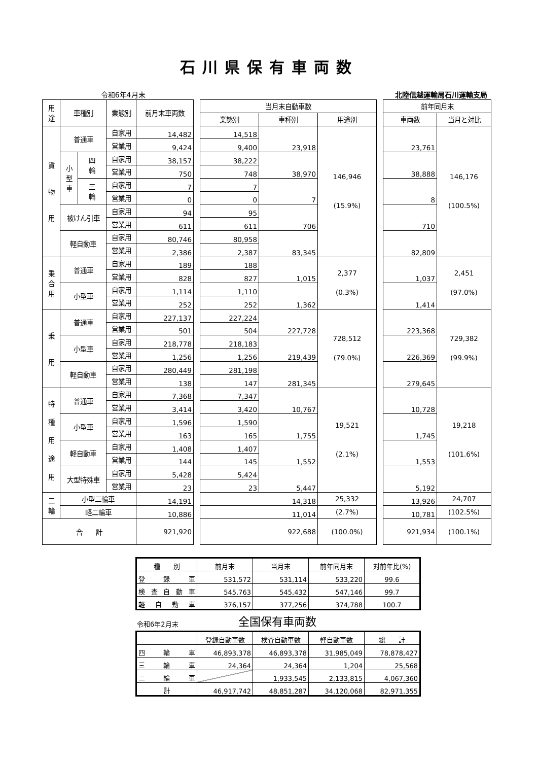石川県保有車両数
令和6年4月末 北陸信越運輸局石川運輸支局
| 用 途 | 車種別 | | 業態別 | 前月末車両数 | | 当月末自動車数 | | | | 前年同月末 | |
| | | | | | | 業態別 | 車種別 | 用途別 | | 車両数 | 当月と対比 |
| 貨 物 用 | 普通車 | | 自家用 | 14,482 | | 14,518 | 23,918 | 146,946 (15.9%) | | 23,761 | 146,176 (100.5%) |
| | | | 営業用 | 9,424 | | 9,400 | | | | | |
| | 小 型 車 | 四 輪 | 自家用 | 38,157 | | 38,222 | 38,970 | | | 38,888 | |
| | | | 営業用 | 750 | | 748 | | | | | |
| | | 三 輪 | 自家用 | 7 | | 7 | 7 | | | 8 | |
| | | | 営業用 | 0 | | 0 | | | | | |
| | 被けん引車 | | 自家用 | 94 | | 95 | 706 | | | 710 | |
| | | | 営業用 | 611 | | 611 | | | | | |
| | 軽自動車 | | 自家用 | 80,746 | | 80,958 | 83,345 | | | 82,809 | |
| | | | 営業用 | 2,386 | | 2,387 | | | | | |
| 乗 合 用 | 普通車 | | 自家用 | 189 | | 188 | 1,015 | 2,377 (0.3%) | | 1,037 | 2,451 (97.0%) |
| | | | 営業用 | 828 | | 827 | | | | | |
| | 小型車 | | 自家用 | 1,114 | | 1,110 | 1,362 | | | 1,414 | |
| | | | 営業用 | 252 | | 252 | | | | | |
| 乗 用 | 普通車 | | 自家用 | 227,137 | | 227,224 | 227,728 | 728,512 (79.0%) | | 223,368 | 729,382 (99.9%) |
| | | | 営業用 | 501 | | 504 | | | | | |
| | 小型車 | | 自家用 | 218,778 | | 218,183 | 219,439 | | | 226,369 | |
| | | | 営業用 | 1,256 | | 1,256 | | | | | |
| | 軽自動車 | | 自家用 | 280,449 | | 281,198 | 281,345 | | | 279,645 | |
| | | | 営業用 | 138 | | 147 | | | | | |
| 特 種 用 途 用 | 普通車 | | 自家用 | 7,368 | | 7,347 | 10,767 | 19,521 (2.1%) | | 10,728 | 19,218 (101.6%) |
| | | | 営業用 | 3,414 | | 3,420 | | | | | |
| | 小型車 | | 自家用 | 1,596 | | 1,590 | 1,755 | | | 1,745 | |
| | | | 営業用 | 163 | | 165 | | | | | |
| | 軽自動車 | | 自家用 | 1,408 | | 1,407 | 1,552 | | | 1,553 | |
| | | | 営業用 | 144 | | 145 | | | | | |
| | 大型特殊車 | | 自家用 | 5,428 | | 5,424 | 5,447 | | | 5,192 | |
| | | | 営業用 | 23 | | 23 | | | | | |
| 二 輪 | 小型二輪車 | | | 14,191 | | 14,318 | | 25,332 | | 13,926 | 24,707 |
| | 軽二輪車 | | | 10,886 | | 11,014 | | (2.7%) | | 10,781 | (102.5%) |
| 合 計 | | | | 921,920 | | 922,688 | | (100.0%) | | 921,934 | (100.1%) |
| 種 別 | 前月末 | 当月末 | 前年同月末 | 対前年比(%) |
| 登 録 車 | 531,572 | 531,114 | 533,220 | 99.6 |
| 検 査 自 動 車 | 545,763 | 545,432 | 547,146 | 99.7 |
| 軽 自 動 車 | 376,157 | 377,256 | 374,788 | 100.7 |
令和6年2月末 全国保有車両数
| | 登録自動車数 | 検査自動車数 | 軽自動車数 | 総 計 |
| 四 輪 車 | 46,893,378 | 46,893,378 | 31,985,049 | 78,878,427 |
| 三 輪 車 | 24,364 | 24,364 | 1,204 | 25,568 |
| 二 輪 車 | | 1,933,545 | 2,133,815 | 4,067,360 |
| 計 | 46,917,742 | 48,851,287 | 34,120,068 | 82,971,355 |